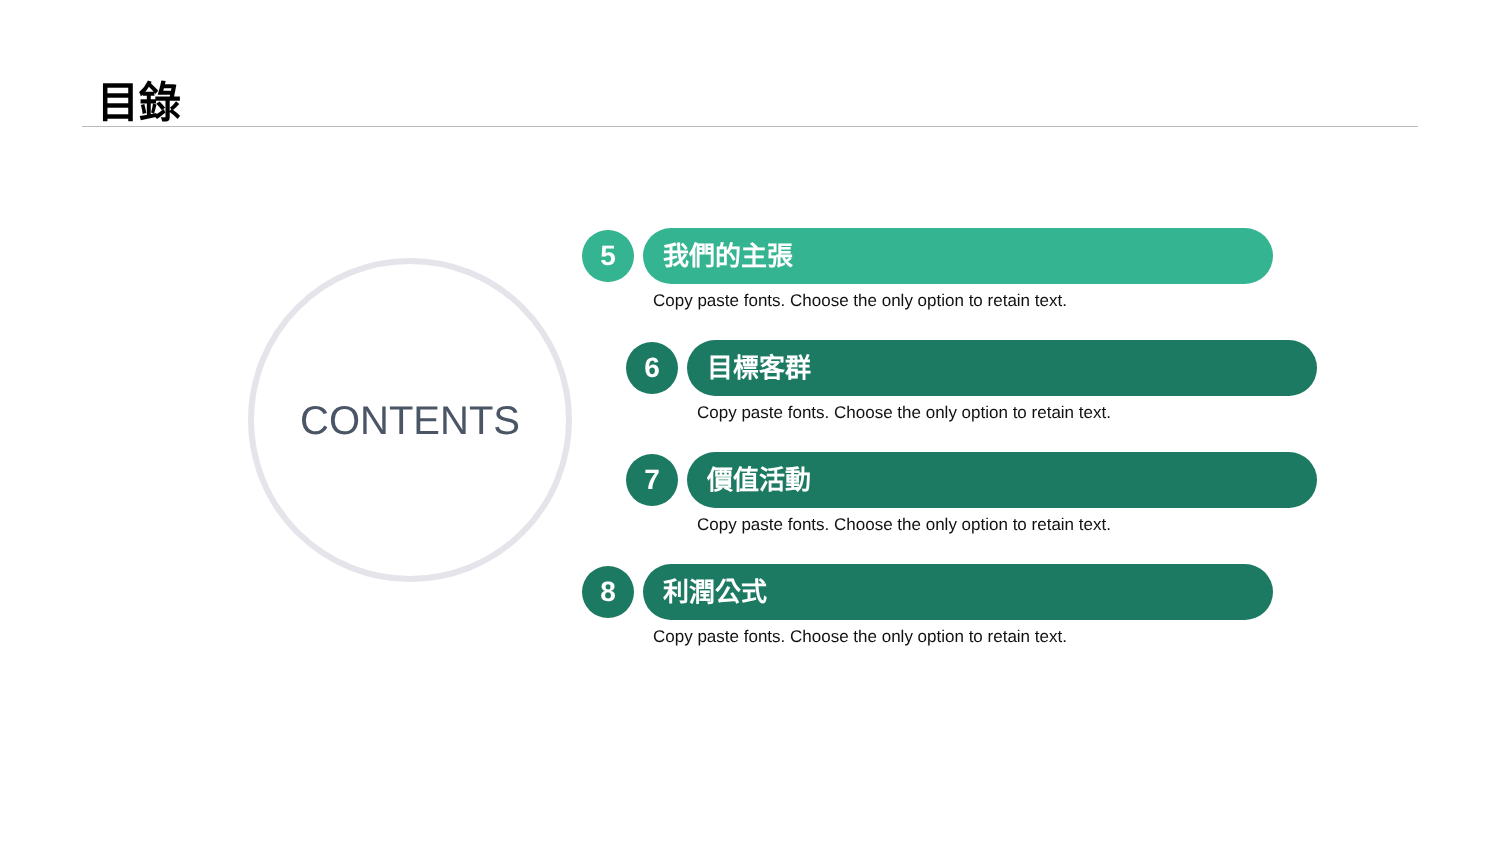目錄
CONTENTS
5 我們的主張
Copy paste fonts. Choose the only option to retain text.
6 目標客群
Copy paste fonts. Choose the only option to retain text.
7 價值活動
Copy paste fonts. Choose the only option to retain text.
8 利潤公式
Copy paste fonts. Choose the only option to retain text.